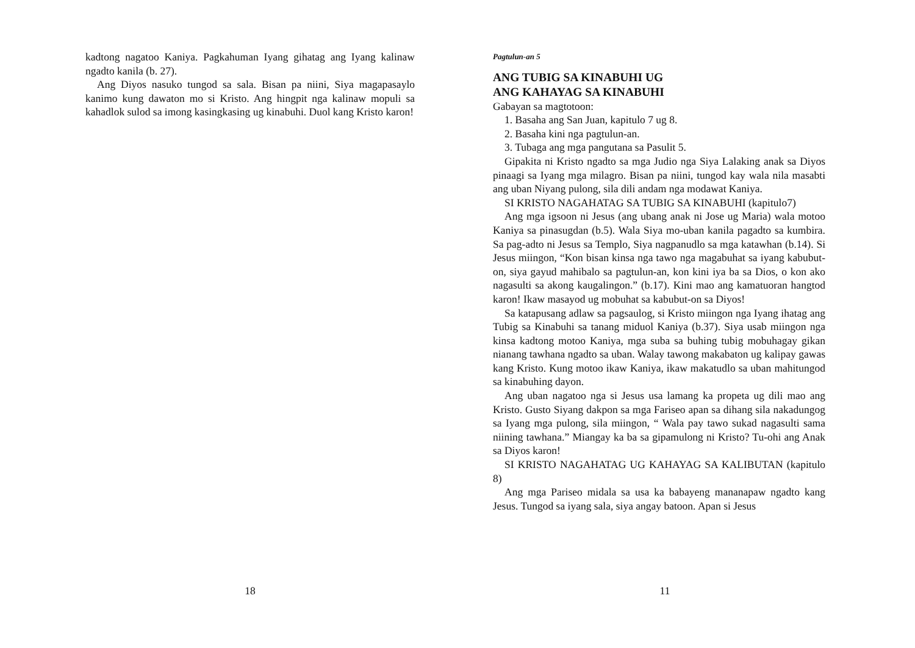kadtong nagatoo Kaniya. Pagkahuman Iyang gihatag ang Iyang kalinaw ngadto kanila (b. 27).
Ang Diyos nasuko tungod sa sala. Bisan pa niini, Siya magapasaylo kanimo kung dawaton mo si Kristo. Ang hingpit nga kalinaw mopuli sa kahadlok sulod sa imong kasingkasing ug kinabuhi. Duol kang Kristo karon!
18
Pagtulun-an 5
ANG TUBIG SA KINABUHI UG
ANG KAHAYAG SA KINABUHI
Gabayan sa magtotoon:
1. Basaha ang San Juan, kapitulo 7 ug 8.
2. Basaha kini nga pagtulun-an.
3. Tubaga ang mga pangutana sa Pasulit 5.
Gipakita ni Kristo ngadto sa mga Judio nga Siya Lalaking anak sa Diyos pinaagi sa Iyang mga milagro. Bisan pa niini, tungod kay wala nila masabti ang uban Niyang pulong, sila dili andam nga modawat Kaniya.
SI KRISTO NAGAHATAG SA TUBIG SA KINABUHI (kapitulo7)
Ang mga igsoon ni Jesus (ang ubang anak ni Jose ug Maria) wala motoo Kaniya sa pinasugdan (b.5). Wala Siya mo-uban kanila pagadto sa kumbira. Sa pag-adto ni Jesus sa Templo, Siya nagpanudlo sa mga katawhan (b.14). Si Jesus miingon, “Kon bisan kinsa nga tawo nga magabuhat sa iyang kabubut-on, siya gayud mahibalo sa pagtulun-an, kon kini iya ba sa Dios, o kon ako nagasulti sa akong kaugalingon.” (b.17). Kini mao ang kamatuoran hangtod karon! Ikaw masayod ug mobuhat sa kabubut-on sa Diyos!
Sa katapusang adlaw sa pagsaulog, si Kristo miingon nga Iyang ihatag ang Tubig sa Kinabuhi sa tanang miduol Kaniya (b.37). Siya usab miingon nga kinsa kadtong motoo Kaniya, mga suba sa buhing tubig mobuhagay gikan nianang tawhana ngadto sa uban. Walay tawong makabaton ug kalipay gawas kang Kristo. Kung motoo ikaw Kaniya, ikaw makatudlo sa uban mahitungod sa kinabuhing dayon.
Ang uban nagatoo nga si Jesus usa lamang ka propeta ug dili mao ang Kristo. Gusto Siyang dakpon sa mga Fariseo apan sa dihang sila nakadungog sa Iyang mga pulong, sila miingon, “ Wala pay tawo sukad nagasulti sama niining tawhana.” Miangay ka ba sa gipamulong ni Kristo? Tu-ohi ang Anak sa Diyos karon!
SI KRISTO NAGAHATAG UG KAHAYAG SA KALIBUTAN (kapitulo 8)
Ang mga Pariseo midala sa usa ka babayeng mananapaw ngadto kang Jesus. Tungod sa iyang sala, siya angay batoon. Apan si Jesus
11